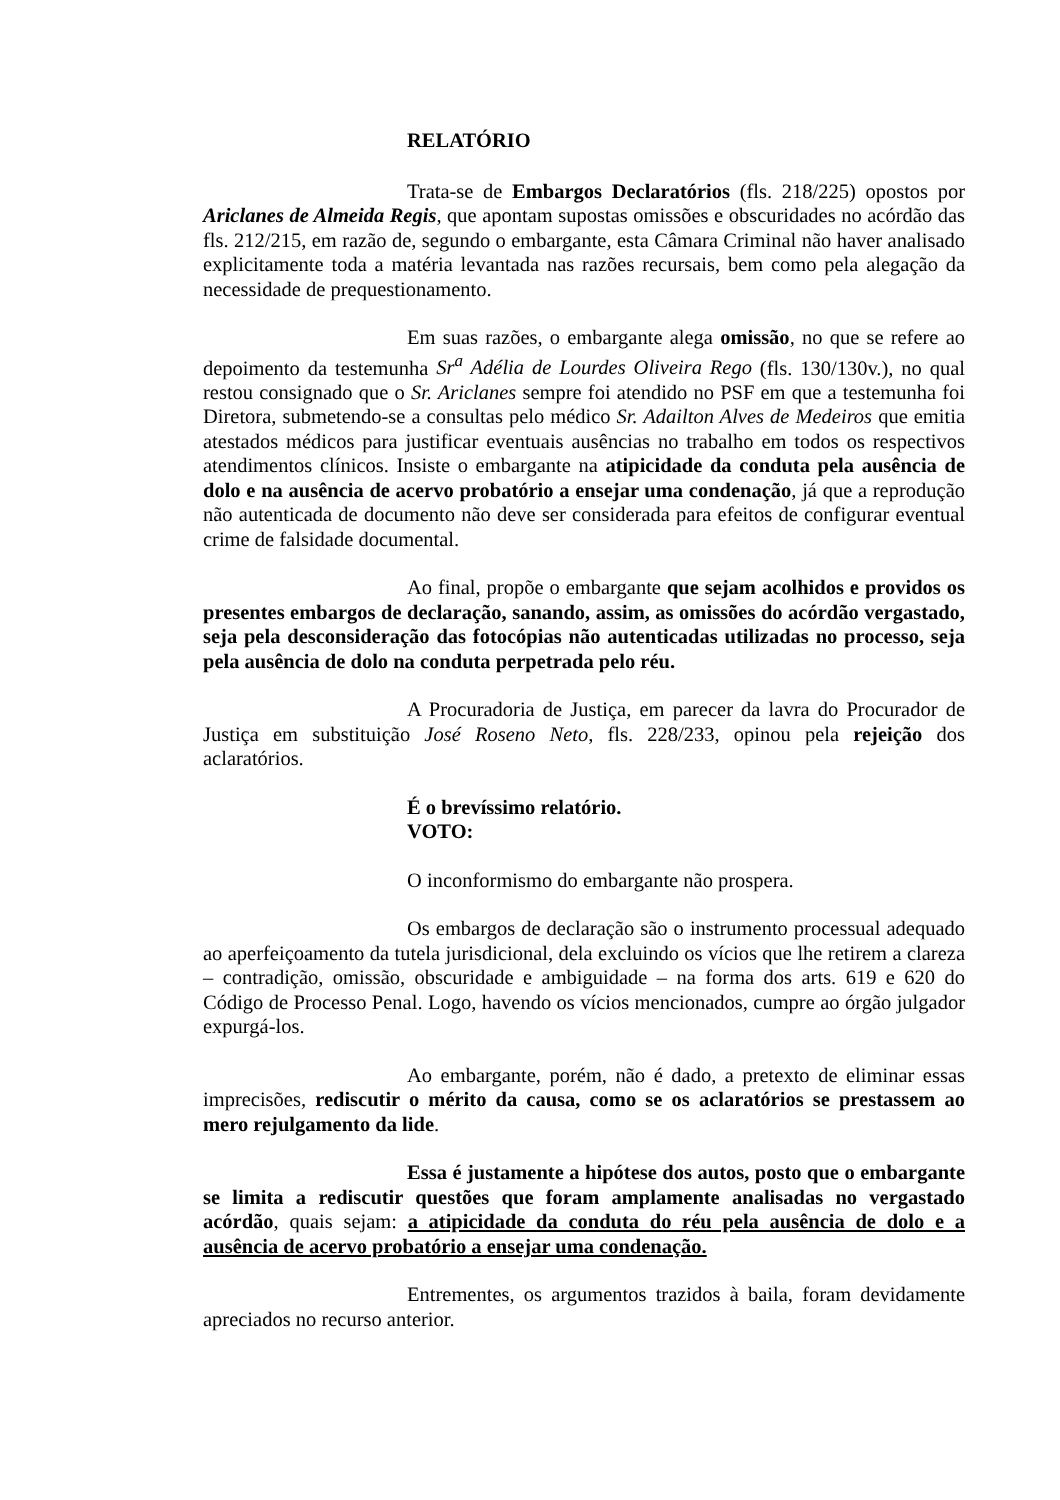RELATÓRIO
Trata-se de Embargos Declaratórios (fls. 218/225) opostos por Ariclanes de Almeida Regis, que apontam supostas omissões e obscuridades no acórdão das fls. 212/215, em razão de, segundo o embargante, esta Câmara Criminal não haver analisado explicitamente toda a matéria levantada nas razões recursais, bem como pela alegação da necessidade de prequestionamento.
Em suas razões, o embargante alega omissão, no que se refere ao depoimento da testemunha Sr<sup>a</sup> Adélia de Lourdes Oliveira Rego (fls. 130/130v.), no qual restou consignado que o Sr. Ariclanes sempre foi atendido no PSF em que a testemunha foi Diretora, submetendo-se a consultas pelo médico Sr. Adailton Alves de Medeiros que emitia atestados médicos para justificar eventuais ausências no trabalho em todos os respectivos atendimentos clínicos. Insiste o embargante na atipicidade da conduta pela ausência de dolo e na ausência de acervo probatório a ensejar uma condenação, já que a reprodução não autenticada de documento não deve ser considerada para efeitos de configurar eventual crime de falsidade documental.
Ao final, propõe o embargante que sejam acolhidos e providos os presentes embargos de declaração, sanando, assim, as omissões do acórdão vergastado, seja pela desconsideração das fotocópias não autenticadas utilizadas no processo, seja pela ausência de dolo na conduta perpetrada pelo réu.
A Procuradoria de Justiça, em parecer da lavra do Procurador de Justiça em substituição José Roseno Neto, fls. 228/233, opinou pela rejeição dos aclaratórios.
É o brevíssimo relatório.
VOTO:
O inconformismo do embargante não prospera.
Os embargos de declaração são o instrumento processual adequado ao aperfeiçoamento da tutela jurisdicional, dela excluindo os vícios que lhe retirem a clareza – contradição, omissão, obscuridade e ambiguidade – na forma dos arts. 619 e 620 do Código de Processo Penal. Logo, havendo os vícios mencionados, cumpre ao órgão julgador expurgá-los.
Ao embargante, porém, não é dado, a pretexto de eliminar essas imprecisões, rediscutir o mérito da causa, como se os aclaratórios se prestassem ao mero rejulgamento da lide.
Essa é justamente a hipótese dos autos, posto que o embargante se limita a rediscutir questões que foram amplamente analisadas no vergastado acórdão, quais sejam: a atipicidade da conduta do réu pela ausência de dolo e a ausência de acervo probatório a ensejar uma condenação.
Entrementes, os argumentos trazidos à baila, foram devidamente apreciados no recurso anterior.